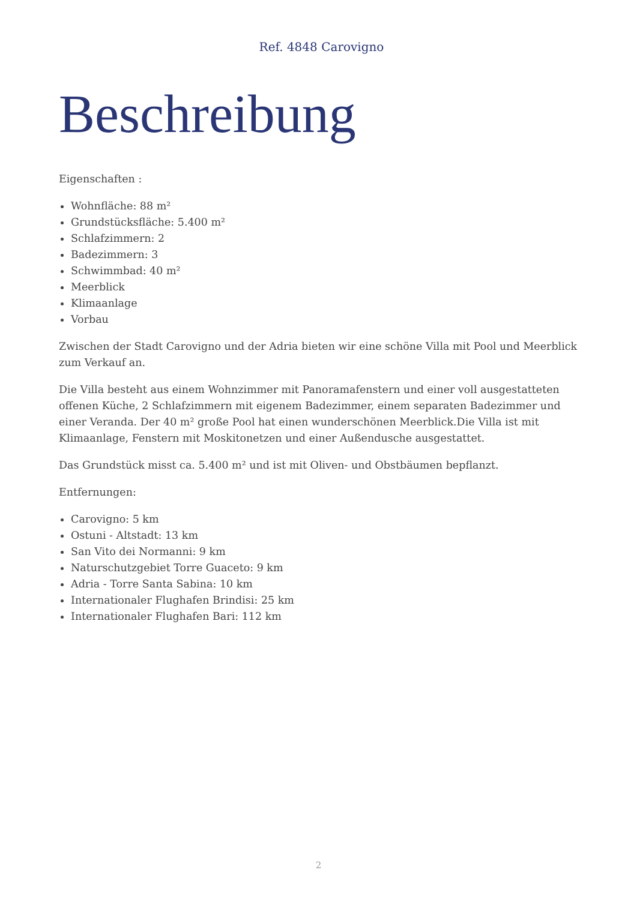Ref. 4848 Carovigno
Beschreibung
Eigenschaften :
Wohnfläche: 88 m²
Grundstücksfläche: 5.400 m²
Schlafzimmern: 2
Badezimmern: 3
Schwimmbad: 40 m²
Meerblick
Klimaanlage
Vorbau
Zwischen der Stadt Carovigno und der Adria bieten wir eine schöne Villa mit Pool und Meerblick zum Verkauf an.
Die Villa besteht aus einem Wohnzimmer mit Panoramafenstern und einer voll ausgestatteten offenen Küche, 2 Schlafzimmern mit eigenem Badezimmer, einem separaten Badezimmer und einer Veranda. Der 40 m² große Pool hat einen wunderschönen Meerblick.Die Villa ist mit Klimaanlage, Fenstern mit Moskitonetzen und einer Außendusche ausgestattet.
Das Grundstück misst ca. 5.400 m² und ist mit Oliven- und Obstbäumen bepflanzt.
Entfernungen:
Carovigno: 5 km
Ostuni - Altstadt: 13 km
San Vito dei Normanni: 9 km
Naturschutzgebiet Torre Guaceto: 9 km
Adria - Torre Santa Sabina: 10 km
Internationaler Flughafen Brindisi: 25 km
Internationaler Flughafen Bari: 112 km
2